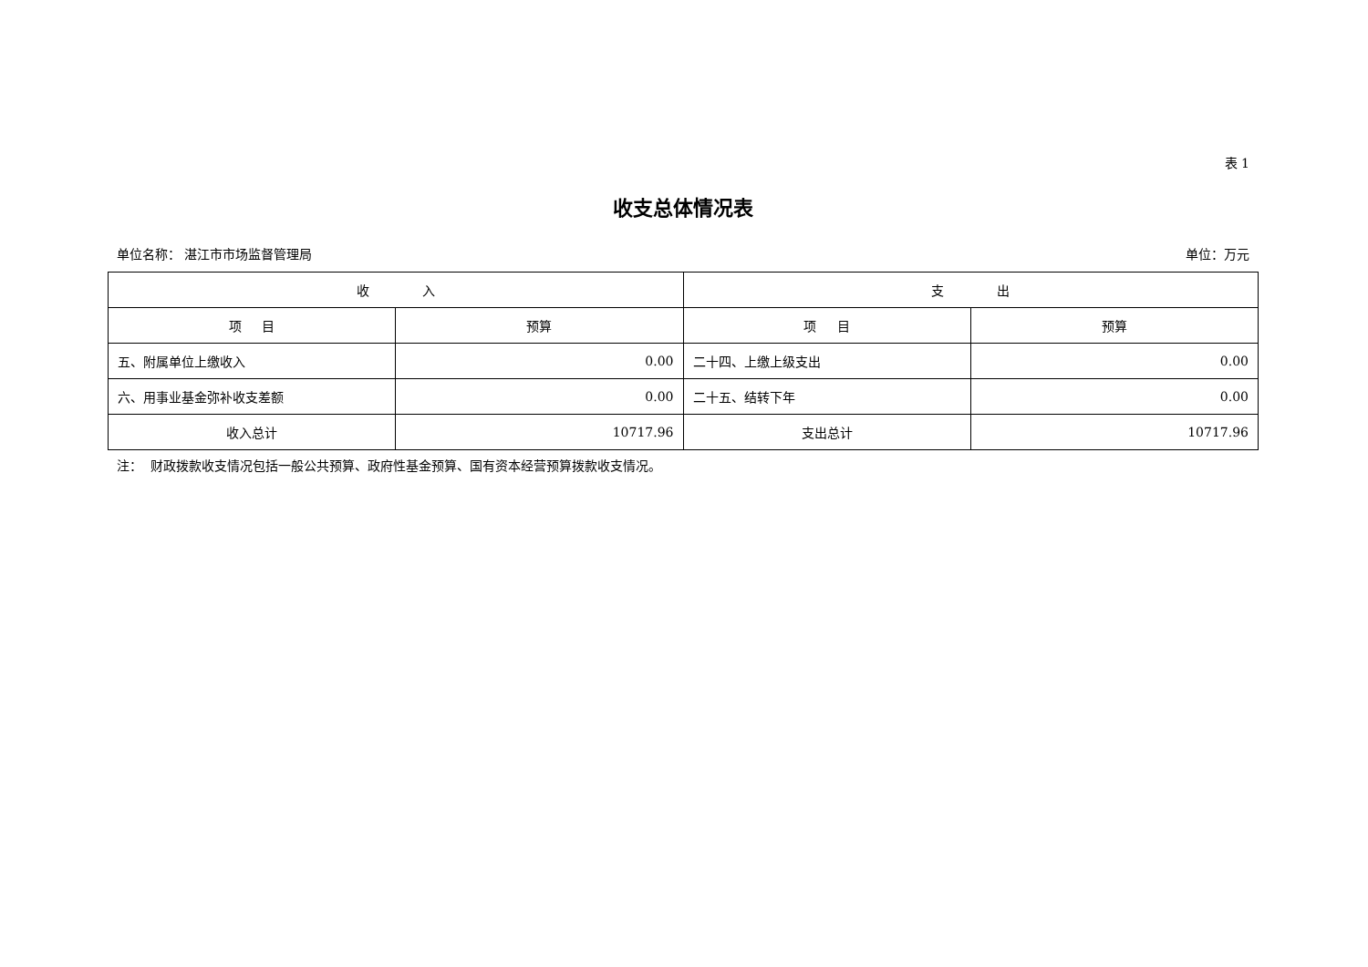表 1
收支总体情况表
单位名称： 湛江市市场监督管理局 单位：万元
| 收 入 | | 支 出 | |
| --- | --- | --- | --- |
| 项 目 | 预算 | 项 目 | 预算 |
| 五、附属单位上缴收入 | 0.00 | 二十四、上缴上级支出 | 0.00 |
| 六、用事业基金弥补收支差额 | 0.00 | 二十五、结转下年 | 0.00 |
| 收入总计 | 10717.96 | 支出总计 | 10717.96 |
注： 财政拨款收支情况包括一般公共预算、政府性基金预算、国有资本经营预算拨款收支情况。